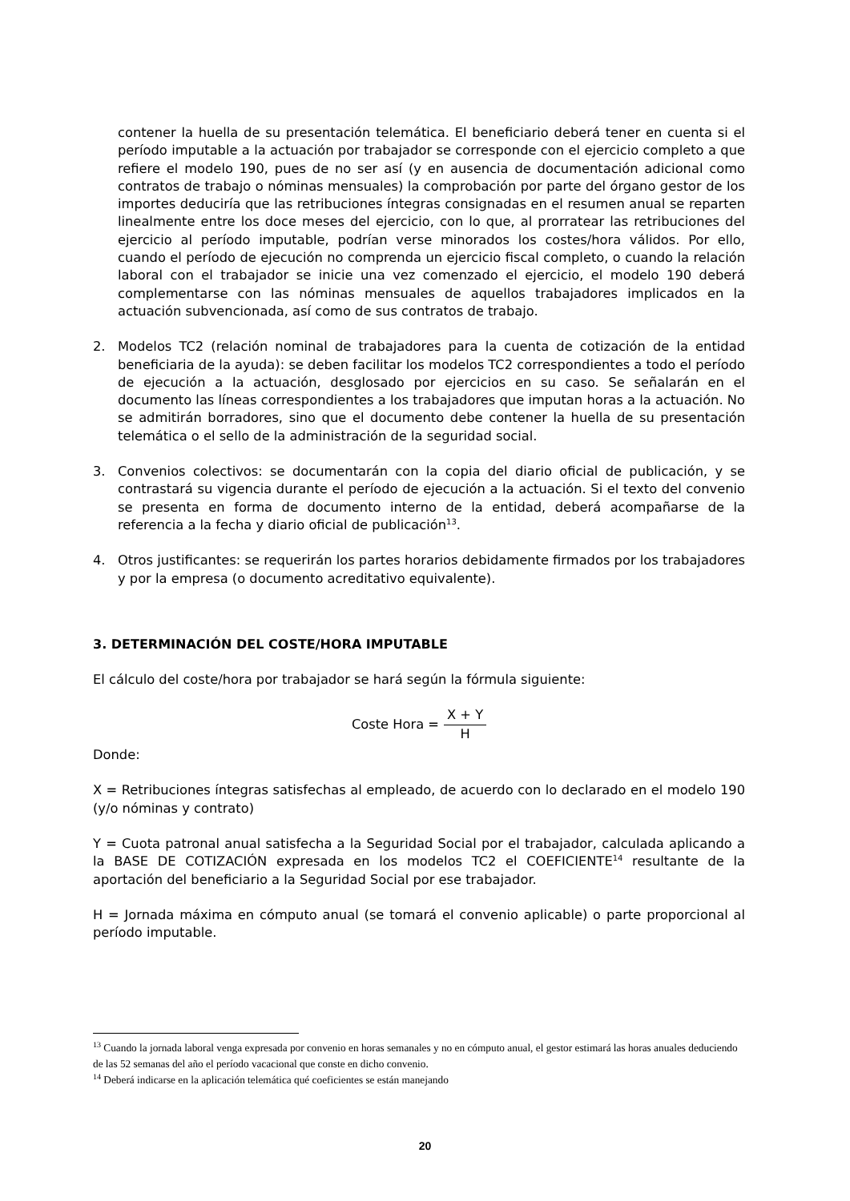contener la huella de su presentación telemática. El beneficiario deberá tener en cuenta si el período imputable a la actuación por trabajador se corresponde con el ejercicio completo a que refiere el modelo 190, pues de no ser así (y en ausencia de documentación adicional como contratos de trabajo o nóminas mensuales) la comprobación por parte del órgano gestor de los importes deduciría que las retribuciones íntegras consignadas en el resumen anual se reparten linealmente entre los doce meses del ejercicio, con lo que, al prorratear las retribuciones del ejercicio al período imputable, podrían verse minorados los costes/hora válidos. Por ello, cuando el período de ejecución no comprenda un ejercicio fiscal completo, o cuando la relación laboral con el trabajador se inicie una vez comenzado el ejercicio, el modelo 190 deberá complementarse con las nóminas mensuales de aquellos trabajadores implicados en la actuación subvencionada, así como de sus contratos de trabajo.
2. Modelos TC2 (relación nominal de trabajadores para la cuenta de cotización de la entidad beneficiaria de la ayuda): se deben facilitar los modelos TC2 correspondientes a todo el período de ejecución a la actuación, desglosado por ejercicios en su caso. Se señalarán en el documento las líneas correspondientes a los trabajadores que imputan horas a la actuación. No se admitirán borradores, sino que el documento debe contener la huella de su presentación telemática o el sello de la administración de la seguridad social.
3. Convenios colectivos: se documentarán con la copia del diario oficial de publicación, y se contrastará su vigencia durante el período de ejecución a la actuación. Si el texto del convenio se presenta en forma de documento interno de la entidad, deberá acompañarse de la referencia a la fecha y diario oficial de publicación<sup>13</sup>.
4. Otros justificantes: se requerirán los partes horarios debidamente firmados por los trabajadores y por la empresa (o documento acreditativo equivalente).
3. DETERMINACIÓN DEL COSTE/HORA IMPUTABLE
El cálculo del coste/hora por trabajador se hará según la fórmula siguiente:
Coste Hora = X + Y H
Donde:
X = Retribuciones íntegras satisfechas al empleado, de acuerdo con lo declarado en el modelo 190 (y/o nóminas y contrato)
Y = Cuota patronal anual satisfecha a la Seguridad Social por el trabajador, calculada aplicando a la BASE DE COTIZACIÓN expresada en los modelos TC2 el COEFICIENTE<sup>14</sup> resultante de la aportación del beneficiario a la Seguridad Social por ese trabajador.
H = Jornada máxima en cómputo anual (se tomará el convenio aplicable) o parte proporcional al período imputable.
<sup>13</sup> Cuando la jornada laboral venga expresada por convenio en horas semanales y no en cómputo anual, el gestor estimará las horas anuales deduciendo de las 52 semanas del año el período vacacional que conste en dicho convenio.
<sup>14</sup> Deberá indicarse en la aplicación telemática qué coeficientes se están manejando
20